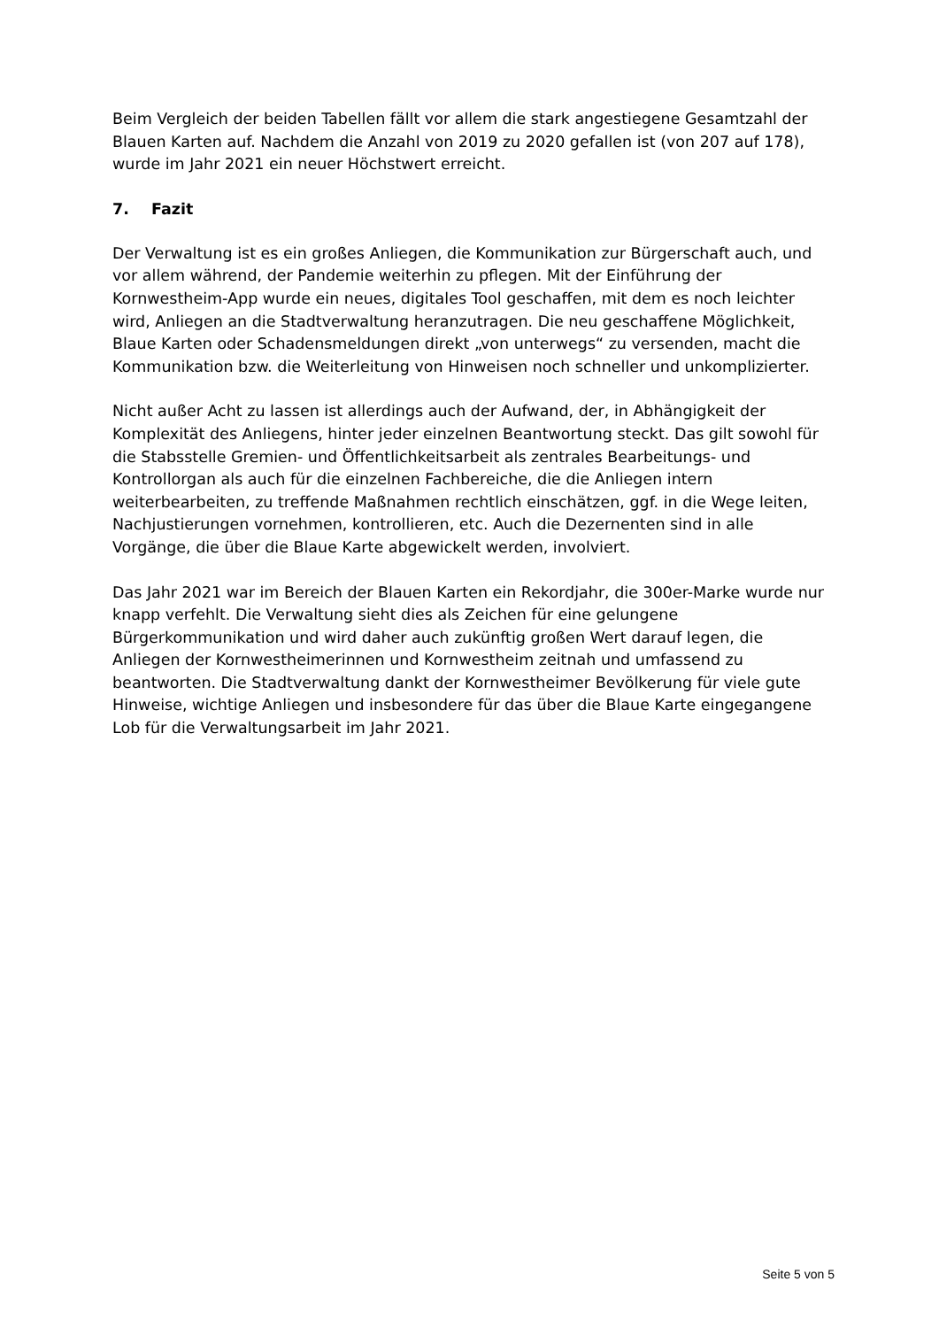Beim Vergleich der beiden Tabellen fällt vor allem die stark angestiegene Gesamtzahl der Blauen Karten auf. Nachdem die Anzahl von 2019 zu 2020 gefallen ist (von 207 auf 178), wurde im Jahr 2021 ein neuer Höchstwert erreicht.
7. Fazit
Der Verwaltung ist es ein großes Anliegen, die Kommunikation zur Bürgerschaft auch, und vor allem während, der Pandemie weiterhin zu pflegen. Mit der Einführung der Kornwestheim-App wurde ein neues, digitales Tool geschaffen, mit dem es noch leichter wird, Anliegen an die Stadtverwaltung heranzutragen. Die neu geschaffene Möglichkeit, Blaue Karten oder Schadensmeldungen direkt „von unterwegs“ zu versenden, macht die Kommunikation bzw. die Weiterleitung von Hinweisen noch schneller und unkomplizierter.
Nicht außer Acht zu lassen ist allerdings auch der Aufwand, der, in Abhängigkeit der Komplexität des Anliegens, hinter jeder einzelnen Beantwortung steckt. Das gilt sowohl für die Stabsstelle Gremien- und Öffentlichkeitsarbeit als zentrales Bearbeitungs- und Kontrollorgan als auch für die einzelnen Fachbereiche, die die Anliegen intern weiterbearbeiten, zu treffende Maßnahmen rechtlich einschätzen, ggf. in die Wege leiten, Nachjustierungen vornehmen, kontrollieren, etc. Auch die Dezernenten sind in alle Vorgänge, die über die Blaue Karte abgewickelt werden, involviert.
Das Jahr 2021 war im Bereich der Blauen Karten ein Rekordjahr, die 300er-Marke wurde nur knapp verfehlt. Die Verwaltung sieht dies als Zeichen für eine gelungene Bürgerkommunikation und wird daher auch zukünftig großen Wert darauf legen, die Anliegen der Kornwestheimerinnen und Kornwestheim zeitnah und umfassend zu beantworten. Die Stadtverwaltung dankt der Kornwestheimer Bevölkerung für viele gute Hinweise, wichtige Anliegen und insbesondere für das über die Blaue Karte eingegangene Lob für die Verwaltungsarbeit im Jahr 2021.
Seite 5 von 5